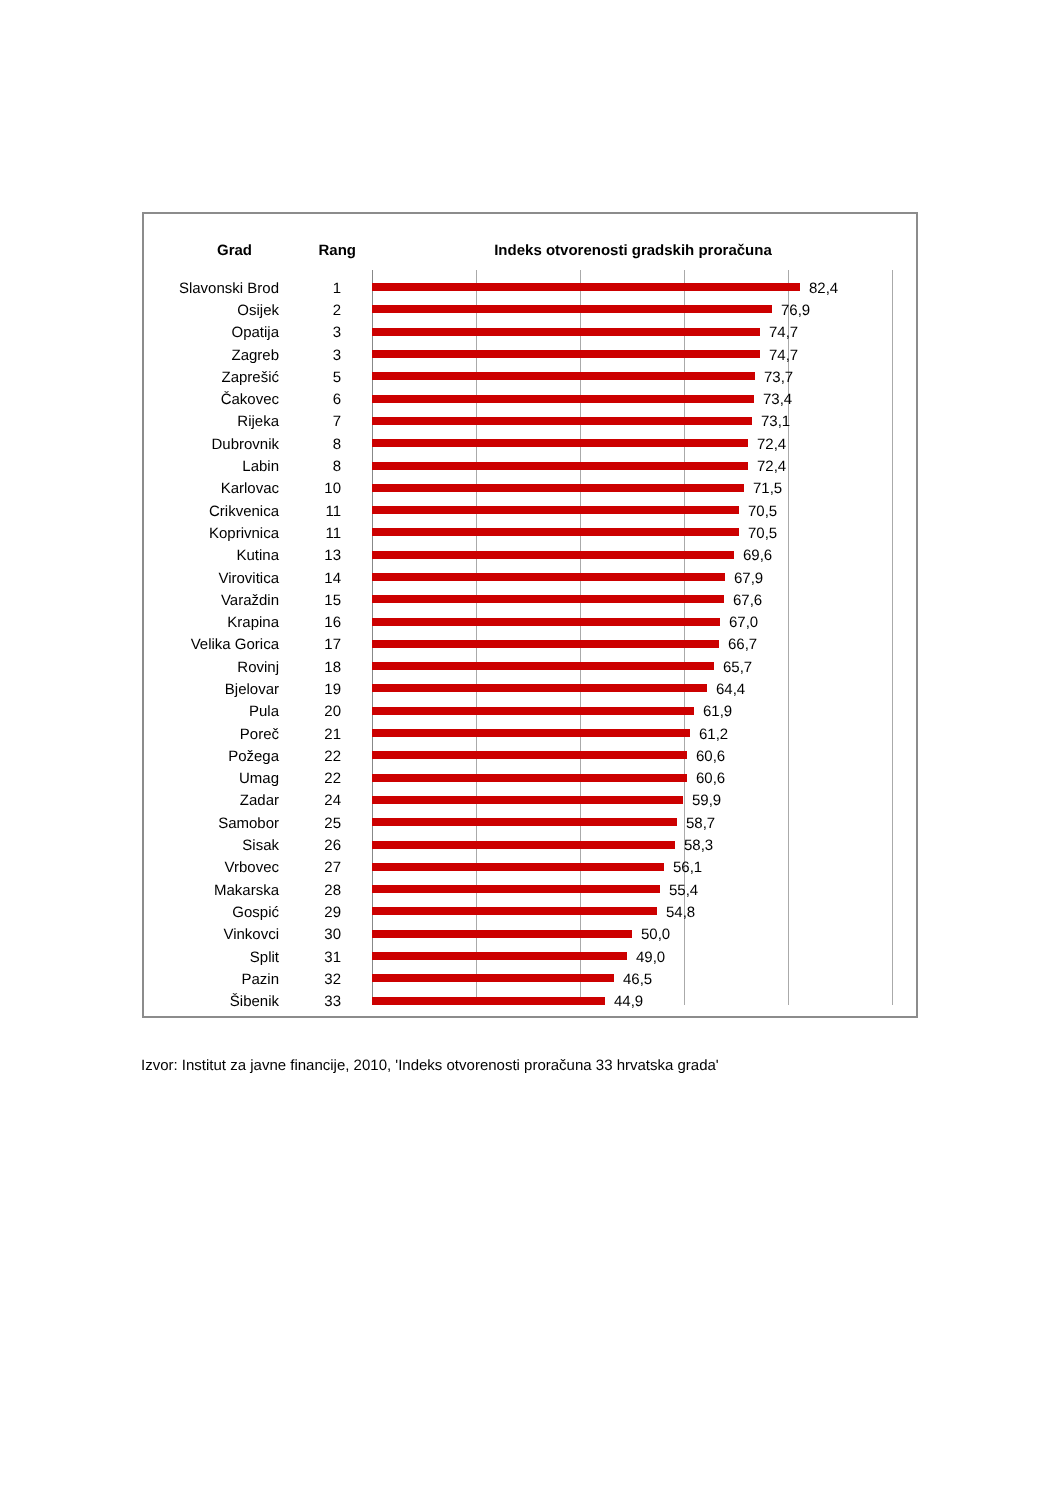Grad
Rang
Indeks otvorenosti gradskih proračuna
Slavonski Brod 1 82,4
Osijek 2 76,9
Opatija 3 74,7
Zagreb 3 74,7
Zaprešić 5 73,7
Čakovec 6 73,4
Rijeka 7 73,1
Dubrovnik 8 72,4
Labin 8 72,4
Karlovac 10 71,5
Crikvenica 11 70,5
Koprivnica 11 70,5
Kutina 13 69,6
Virovitica 14 67,9
Varaždin 15 67,6
Krapina 16 67,0
Velika Gorica 17 66,7
Rovinj 18 65,7
Bjelovar 19 64,4
Pula 20 61,9
Poreč 21 61,2
Požega 22 60,6
Umag 22 60,6
Zadar 24 59,9
Samobor 25 58,7
Sisak 26 58,3
Vrbovec 27 56,1
Makarska 28 55,4
Gospić 29 54,8
Vinkovci 30 50,0
Split 31 49,0
Pazin 32 46,5
Šibenik 33 44,9
Izvor: Institut za javne financije, 2010, 'Indeks otvorenosti proračuna 33 hrvatska grada'